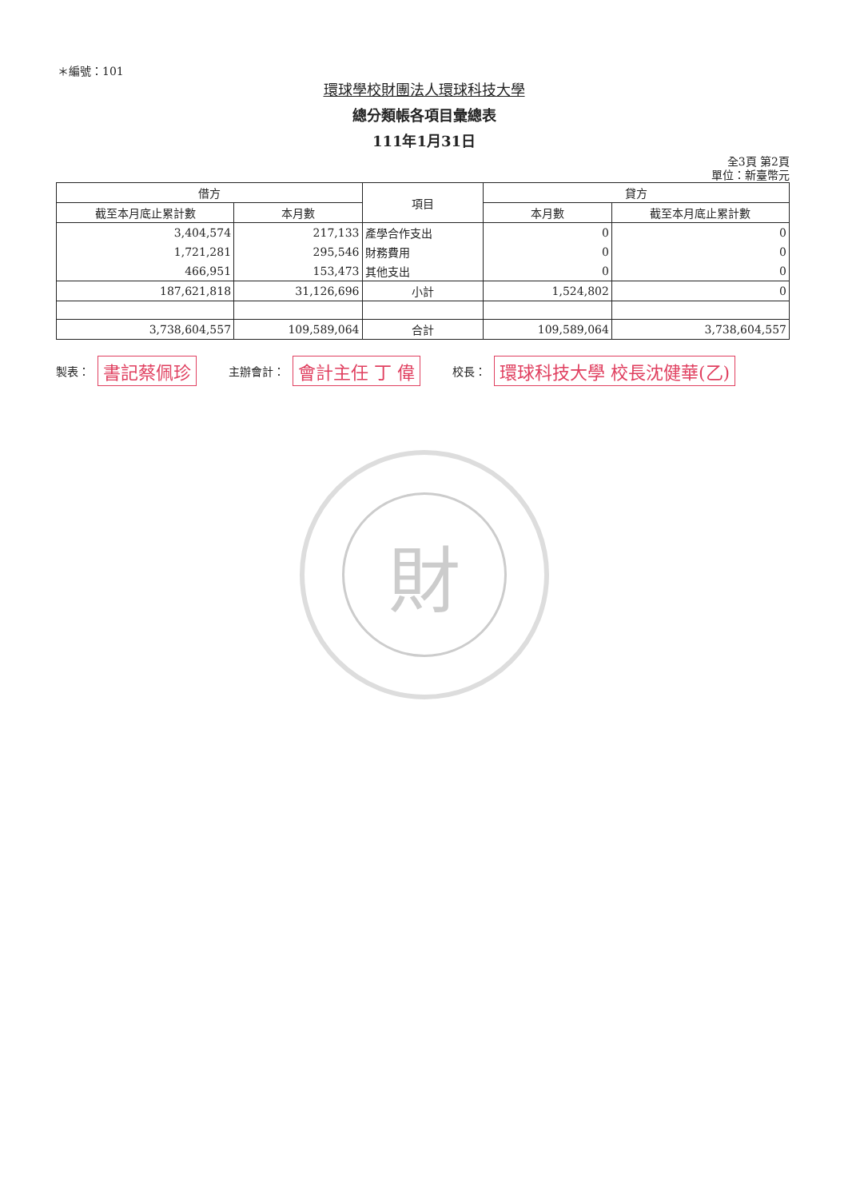＊編號：101
環球學校財團法人環球科技大學
總分類帳各項目彙總表
111年1月31日
全3頁 第2頁
單位：新臺幣元
| 借方 | | 項目 | 貸方 | |
| --- | --- | --- | --- | --- |
| 截至本月底止累計數 | 本月數 | | 本月數 | 截至本月底止累計數 |
| 3,404,574 | 217,133 | 產學合作支出 | 0 | 0 |
| 1,721,281 | 295,546 | 財務費用 | 0 | 0 |
| 466,951 | 153,473 | 其他支出 | 0 | 0 |
| 187,621,818 | 31,126,696 | 小計 | 1,524,802 | 0 |
| 3,738,604,557 | 109,589,064 | 合計 | 109,589,064 | 3,738,604,557 |
製表： 書記蔡佩珍 主辦會計： 會計主任 丁 偉 校長： 環球科技大學 校長沈健華(乙)
財